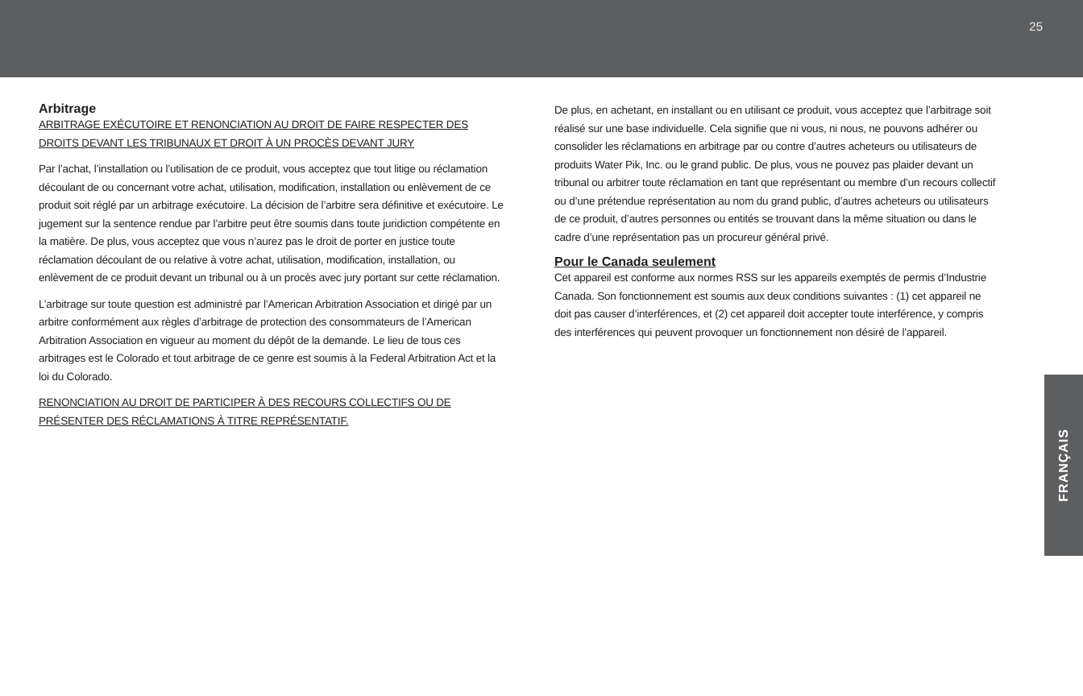25
Arbitrage
ARBITRAGE EXÉCUTOIRE ET RENONCIATION AU DROIT DE FAIRE RESPECTER DES DROITS DEVANT LES TRIBUNAUX ET DROIT À UN PROCÈS DEVANT JURY
Par l’achat, l’installation ou l’utilisation de ce produit, vous acceptez que tout litige ou réclamation découlant de ou concernant votre achat, utilisation, modification, installation ou enlèvement de ce produit soit réglé par un arbitrage exécutoire. La décision de l’arbitre sera définitive et exécutoire. Le jugement sur la sentence rendue par l’arbitre peut être soumis dans toute juridiction compétente en la matière. De plus, vous acceptez que vous n’aurez pas le droit de porter en justice toute réclamation découlant de ou relative à votre achat, utilisation, modification, installation, ou enlèvement de ce produit devant un tribunal ou à un procès avec jury portant sur cette réclamation.
L’arbitrage sur toute question est administré par l’American Arbitration Association et dirigé par un arbitre conformément aux règles d’arbitrage de protection des consommateurs de l’American Arbitration Association en vigueur au moment du dépôt de la demande. Le lieu de tous ces arbitrages est le Colorado et tout arbitrage de ce genre est soumis à la Federal Arbitration Act et la loi du Colorado.
RENONCIATION AU DROIT DE PARTICIPER À DES RECOURS COLLECTIFS OU DE PRÉSENTER DES RÉCLAMATIONS À TITRE REPRÉSENTATIF.
De plus, en achetant, en installant ou en utilisant ce produit, vous acceptez que l’arbitrage soit réalisé sur une base individuelle. Cela signifie que ni vous, ni nous, ne pouvons adhérer ou consolider les réclamations en arbitrage par ou contre d’autres acheteurs ou utilisateurs de produits Water Pik, Inc. ou le grand public. De plus, vous ne pouvez pas plaider devant un tribunal ou arbitrer toute réclamation en tant que représentant ou membre d’un recours collectif ou d’une prétendue représentation au nom du grand public, d’autres acheteurs ou utilisateurs de ce produit, d’autres personnes ou entités se trouvant dans la même situation ou dans le cadre d’une représentation pas un procureur général privé.
Pour le Canada seulement
Cet appareil est conforme aux normes RSS sur les appareils exemptés de permis d’Industrie Canada. Son fonctionnement est soumis aux deux conditions suivantes : (1) cet appareil ne doit pas causer d’interférences, et (2) cet appareil doit accepter toute interférence, y compris des interférences qui peuvent provoquer un fonctionnement non désiré de l’appareil.
FRANÇAIS